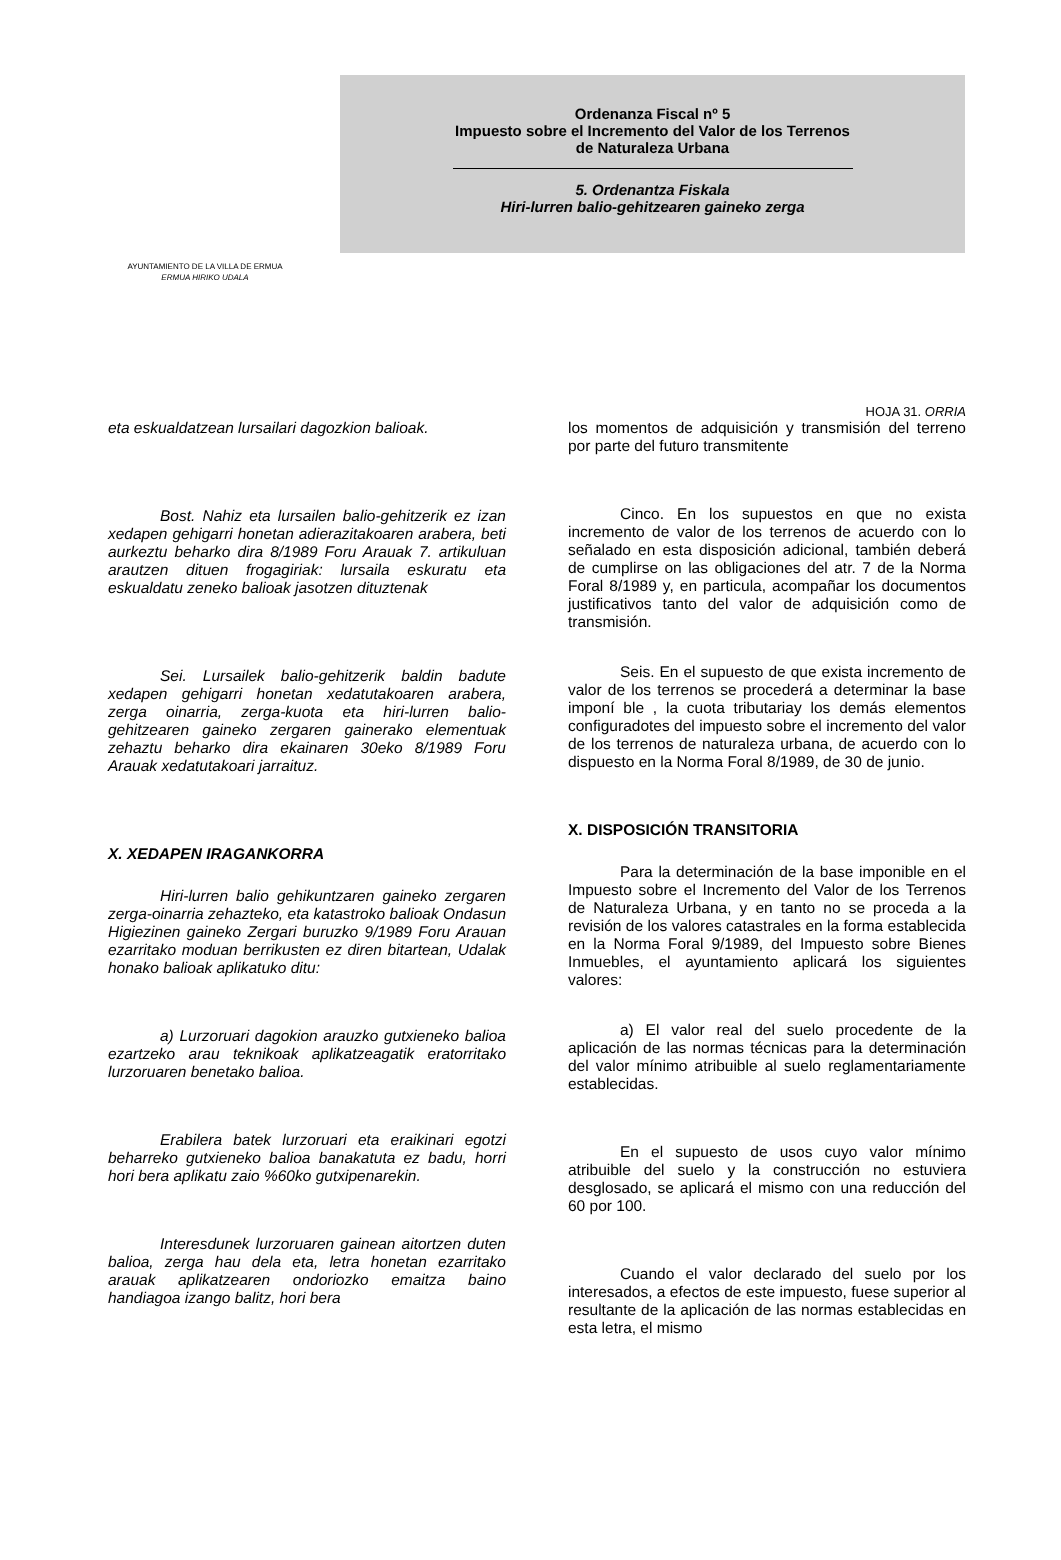AYUNTAMIENTO DE LA VILLA DE ERMUA
ERMUA HIRIKO UDALA
Ordenanza Fiscal nº 5
Impuesto sobre el Incremento del Valor de los Terrenos
de Naturaleza Urbana
5. Ordenantza Fiskala
Hiri-lurren balio-gehitzearen gaineko zerga
HOJA 31. ORRIA
eta eskualdatzean lursailari dagozkion balioak.
Bost. Nahiz eta lursailen balio-gehitzerik ez izan xedapen gehigarri honetan adierazitakoaren arabera, beti aurkeztu beharko dira 8/1989 Foru Arauak 7. artikuluan arautzen dituen frogagiriak: lursaila eskuratu eta eskualdatu zeneko balioak jasotzen dituztenak
Sei. Lursailek balio-gehitzerik baldin badute xedapen gehigarri honetan xedatutakoaren arabera, zerga oinarria, zerga-kuota eta hiri-lurren balio-gehitzearen gaineko zergaren gainerako elementuak zehaztu beharko dira ekainaren 30eko 8/1989 Foru Arauak xedatutakoari jarraituz.
X. XEDAPEN IRAGANKORRA
Hiri-lurren balio gehikuntzaren gaineko zergaren zerga-oinarria zehazteko, eta katastroko balioak Ondasun Higiezinen gaineko Zergari buruzko 9/1989 Foru Arauan ezarritako moduan berrikusten ez diren bitartean, Udalak honako balioak aplikatuko ditu:
a) Lurzoruari dagokion arauzko gutxieneko balioa ezartzeko arau teknikoak aplikatzeagatik eratorritako lurzoruaren benetako balioa.
Erabilera batek lurzoruari eta eraikinari egotzi beharreko gutxieneko balioa banakatuta ez badu, horri hori bera aplikatu zaio %60ko gutxipenarekin.
Interesdunek lurzoruaren gainean aitortzen duten balioa, zerga hau dela eta, letra honetan ezarritako arauak aplikatzearen ondoriozko emaitza baino handiagoa izango balitz, hori bera
los momentos de adquisición y transmisión del terreno por parte del futuro transmitente
Cinco. En los supuestos en que no exista incremento de valor de los terrenos de acuerdo con lo señalado en esta disposición adicional, también deberá de cumplirse on las obligaciones del atr. 7 de la Norma Foral 8/1989 y, en particula, acompañar los documentos justificativos tanto del valor de adquisición como de transmisión.
Seis. En el supuesto de que exista incremento de valor de los terrenos se procederá a determinar la base imponí ble , la cuota tributariay los demás elementos configuradotes del impuesto sobre el incremento del valor de los terrenos de naturaleza urbana, de acuerdo con lo dispuesto en la Norma Foral 8/1989, de 30 de junio.
X. DISPOSICIÓN TRANSITORIA
Para la determinación de la base imponible en el Impuesto sobre el Incremento del Valor de los Terrenos de Naturaleza Urbana, y en tanto no se proceda a la revisión de los valores catastrales en la forma establecida en la Norma Foral 9/1989, del Impuesto sobre Bienes Inmuebles, el ayuntamiento aplicará los siguientes valores:
a) El valor real del suelo procedente de la aplicación de las normas técnicas para la determinación del valor mínimo atribuible al suelo reglamentariamente establecidas.
En el supuesto de usos cuyo valor mínimo atribuible del suelo y la construcción no estuviera desglosado, se aplicará el mismo con una reducción del 60 por 100.
Cuando el valor declarado del suelo por los interesados, a efectos de este impuesto, fuese superior al resultante de la aplicación de las normas establecidas en esta letra, el mismo